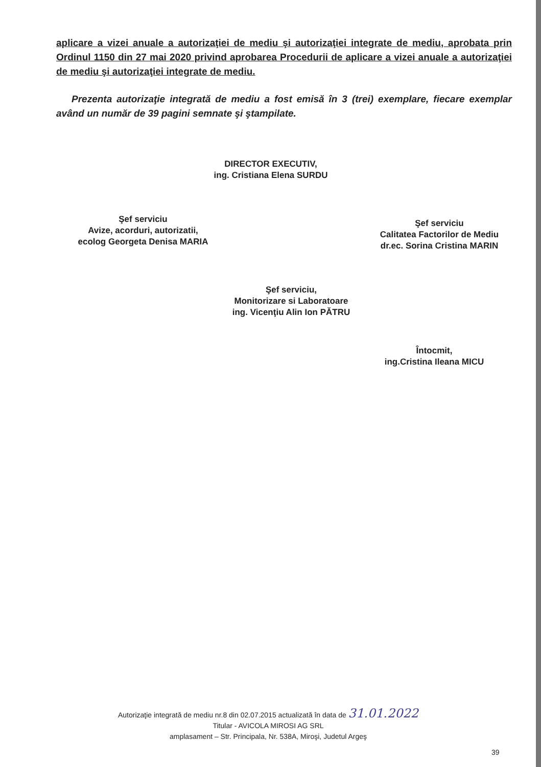aplicare a vizei anuale a autorizaţiei de mediu şi autorizaţiei integrate de mediu, aprobata prin Ordinul 1150 din 27 mai 2020 privind aprobarea Procedurii de aplicare a vizei anuale a autorizaţiei de mediu şi autorizaţiei integrate de mediu.
Prezenta autorizaţie integrată de mediu a fost emisă în 3 (trei) exemplare, fiecare exemplar având un număr de 39 pagini semnate şi ştampilate.
DIRECTOR EXECUTIV,
ing. Cristiana Elena SURDU
Şef serviciu
Avize, acorduri, autorizatii,
ecolog Georgeta Denisa MARIA
Şef serviciu
Calitatea Factorilor de Mediu
dr.ec. Sorina Cristina MARIN
Şef serviciu,
Monitorizare si Laboratoare
ing. Vicenţiu Alin Ion PĂTRU
Întocmit,
ing.Cristina Ileana MICU
Autorizaţie integrată de mediu nr.8 din 02.07.2015 actualizată în data de 31.01.2022
Titular - AVICOLA MIROSI AG SRL
amplasament – Str. Principala, Nr. 538A, Miroşi, Judetul Argeş
39